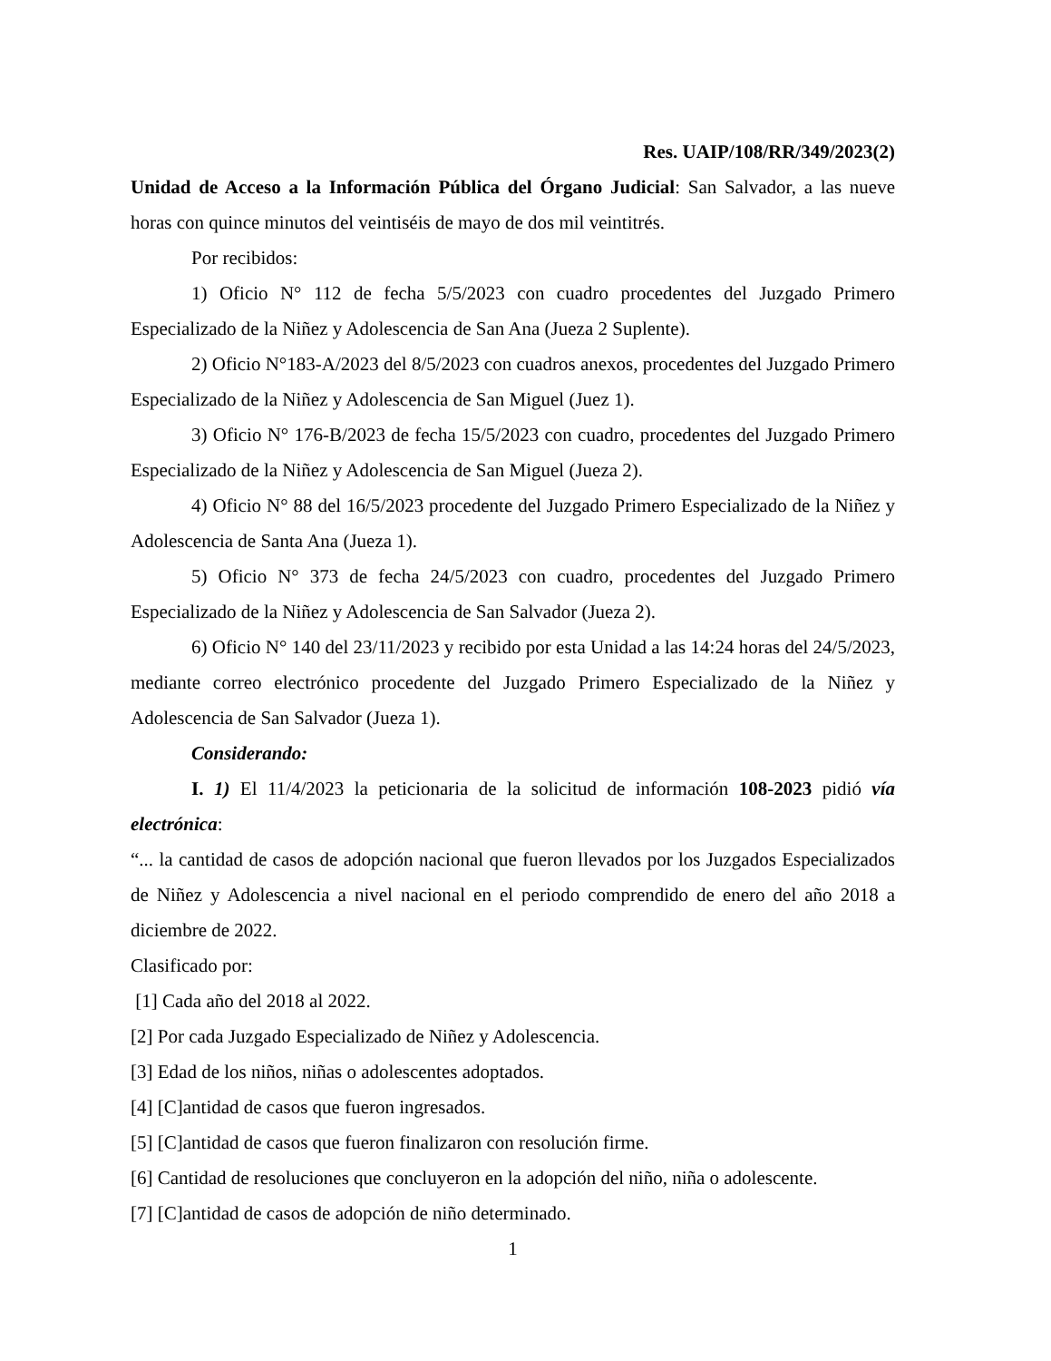Res. UAIP/108/RR/349/2023(2)
Unidad de Acceso a la Información Pública del Órgano Judicial: San Salvador, a las nueve horas con quince minutos del veintiséis de mayo de dos mil veintitrés.
Por recibidos:
1) Oficio N° 112 de fecha 5/5/2023 con cuadro procedentes del Juzgado Primero Especializado de la Niñez y Adolescencia de San Ana (Jueza 2 Suplente).
2) Oficio N°183-A/2023 del 8/5/2023 con cuadros anexos, procedentes del Juzgado Primero Especializado de la Niñez y Adolescencia de San Miguel (Juez 1).
3) Oficio N° 176-B/2023 de fecha 15/5/2023 con cuadro, procedentes del Juzgado Primero Especializado de la Niñez y Adolescencia de San Miguel (Jueza 2).
4) Oficio N° 88 del 16/5/2023 procedente del Juzgado Primero Especializado de la Niñez y Adolescencia de Santa Ana (Jueza 1).
5) Oficio N° 373 de fecha 24/5/2023 con cuadro, procedentes del Juzgado Primero Especializado de la Niñez y Adolescencia de San Salvador (Jueza 2).
6) Oficio N° 140 del 23/11/2023 y recibido por esta Unidad a las 14:24 horas del 24/5/2023, mediante correo electrónico procedente del Juzgado Primero Especializado de la Niñez y Adolescencia de San Salvador (Jueza 1).
Considerando:
I. 1) El 11/4/2023 la peticionaria de la solicitud de información 108-2023 pidió vía electrónica:
“... la cantidad de casos de adopción nacional que fueron llevados por los Juzgados Especializados de Niñez y Adolescencia a nivel nacional en el periodo comprendido de enero del año 2018 a diciembre de 2022.
Clasificado por:
[1] Cada año del 2018 al 2022.
[2] Por cada Juzgado Especializado de Niñez y Adolescencia.
[3] Edad de los niños, niñas o adolescentes adoptados.
[4] [C]antidad de casos que fueron ingresados.
[5] [C]antidad de casos que fueron finalizaron con resolución firme.
[6] Cantidad de resoluciones que concluyeron en la adopción del niño, niña o adolescente.
[7] [C]antidad de casos de adopción de niño determinado.
1